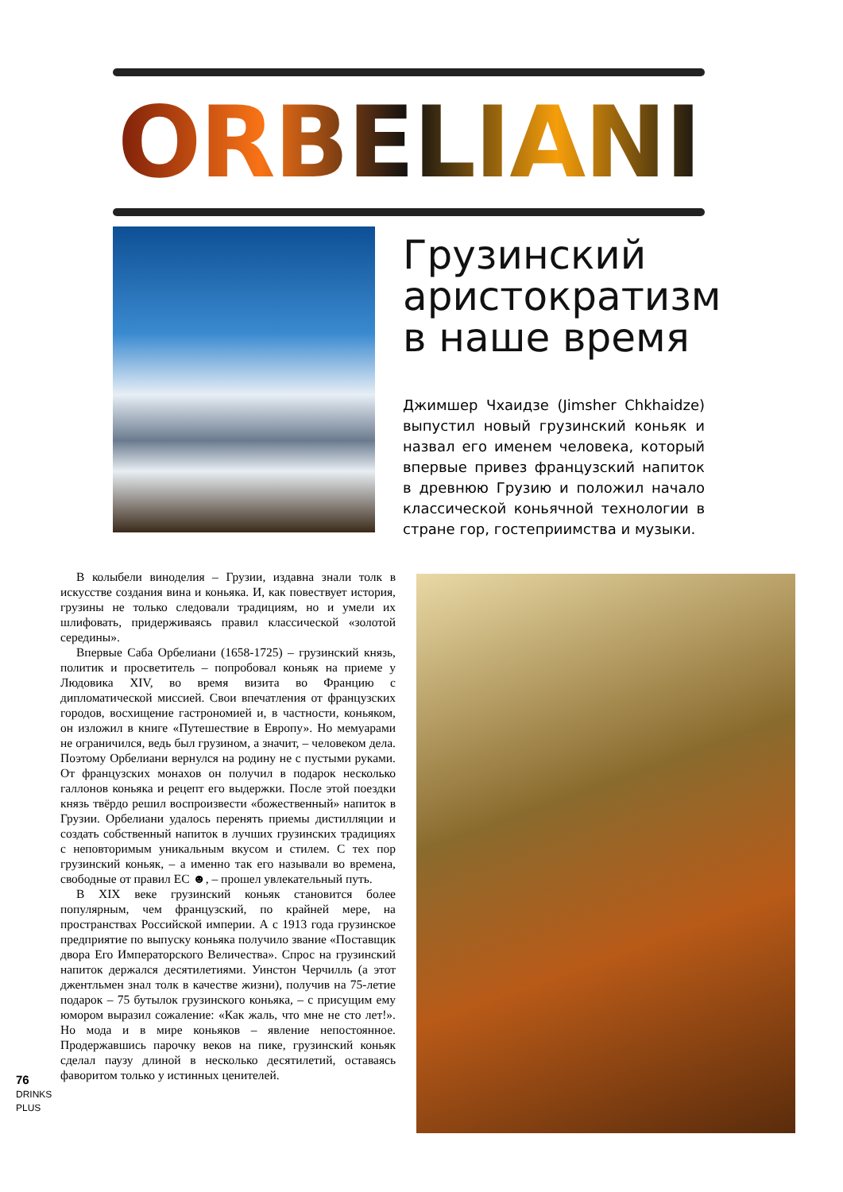ORBELIANI
Грузинский аристократизм в наше время
Джимшер Чхаидзе (Jimsher Chkhaidze) выпустил новый грузинский коньяк и назвал его именем человека, который впервые привез французский напиток в древнюю Грузию и положил начало классической коньячной технологии в стране гор, гостеприимства и музыки.
В колыбели виноделия – Грузии, издавна знали толк в искусстве создания вина и коньяка. И, как повествует история, грузины не только следовали традициям, но и умели их шлифовать, придерживаясь правил классической «золотой середины».
Впервые Саба Орбелиани (1658-1725) – грузинский князь, политик и просветитель – попробовал коньяк на приеме у Людовика XIV, во время визита во Францию с дипломатической миссией. Свои впечатления от французских городов, восхищение гастрономией и, в частности, коньяком, он изложил в книге «Путешествие в Европу». Но мемуарами не ограничился, ведь был грузином, а значит, – человеком дела. Поэтому Орбелиани вернулся на родину не с пустыми руками. От французских монахов он получил в подарок несколько галлонов коньяка и рецепт его выдержки. После этой поездки князь твёрдо решил воспроизвести «божественный» напиток в Грузии. Орбелиани удалось перенять приемы дистилляции и создать собственный напиток в лучших грузинских традициях с неповторимым уникальным вкусом и стилем. С тех пор грузинский коньяк, – а именно так его называли во времена, свободные от правил ЕС ☻, – прошел увлекательный путь.
В XIX веке грузинский коньяк становится более популярным, чем французский, по крайней мере, на пространствах Российской империи. А с 1913 года грузинское предприятие по выпуску коньяка получило звание «Поставщик двора Его Императорского Величества». Спрос на грузинский напиток держался десятилетиями. Уинстон Черчилль (а этот джентльмен знал толк в качестве жизни), получив на 75-летие подарок – 75 бутылок грузинского коньяка, – с присущим ему юмором выразил сожаление: «Как жаль, что мне не сто лет!». Но мода и в мире коньяков – явление непостоянное. Продержавшись парочку веков на пике, грузинский коньяк сделал паузу длиной в несколько десятилетий, оставаясь фаворитом только у истинных ценителей.
76
DRINKS PLUS